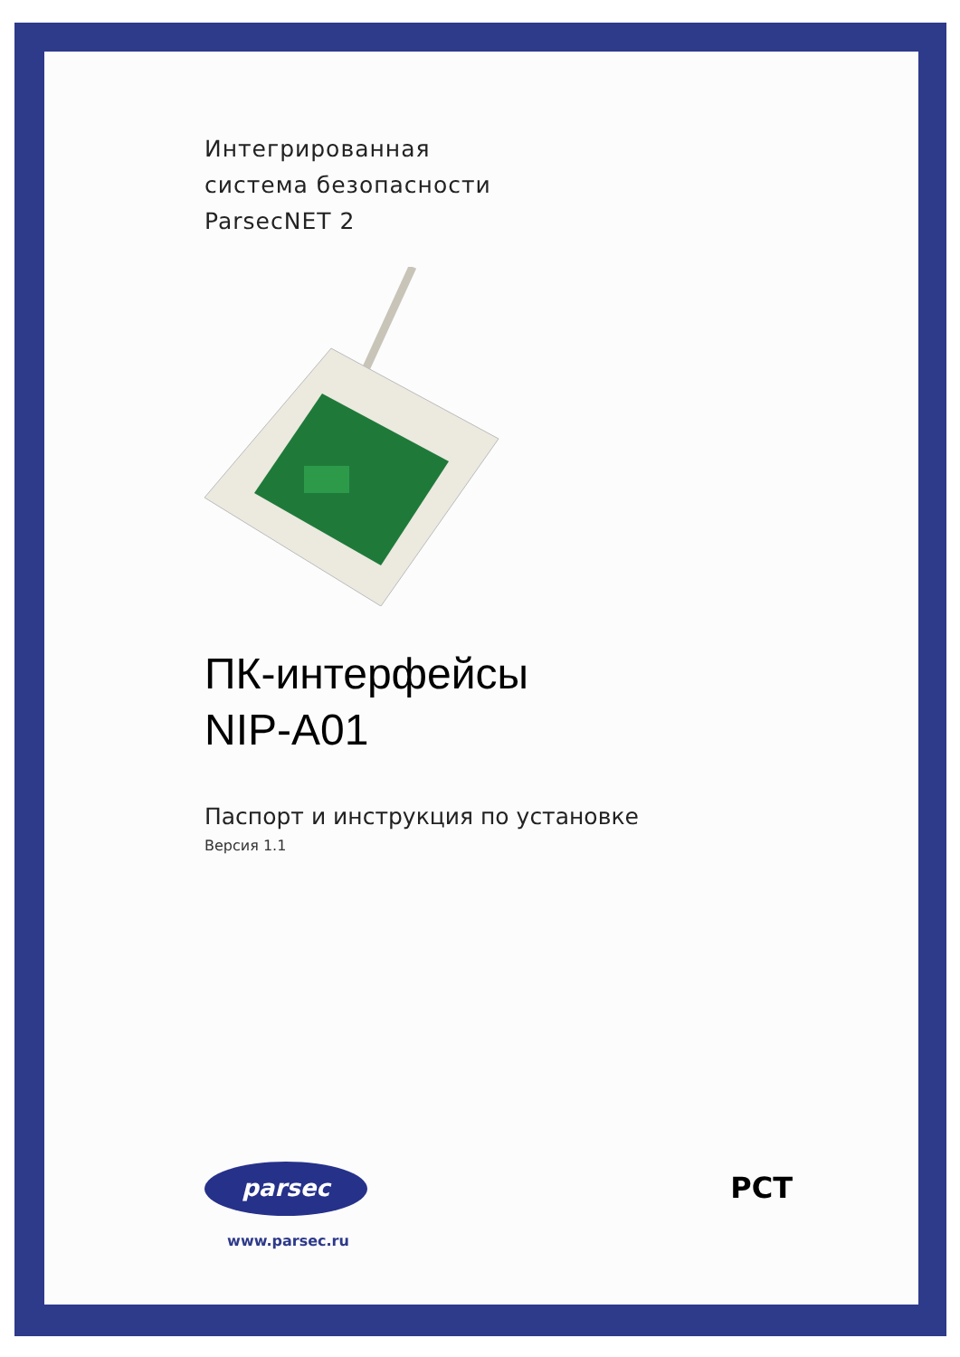Интегрированная
система безопасности
ParsecNET 2
ПК-интерфейсы
NIP-A01
Паспорт и инструкция по установке
Версия 1.1
parsec
www.parsec.ru
РСТ